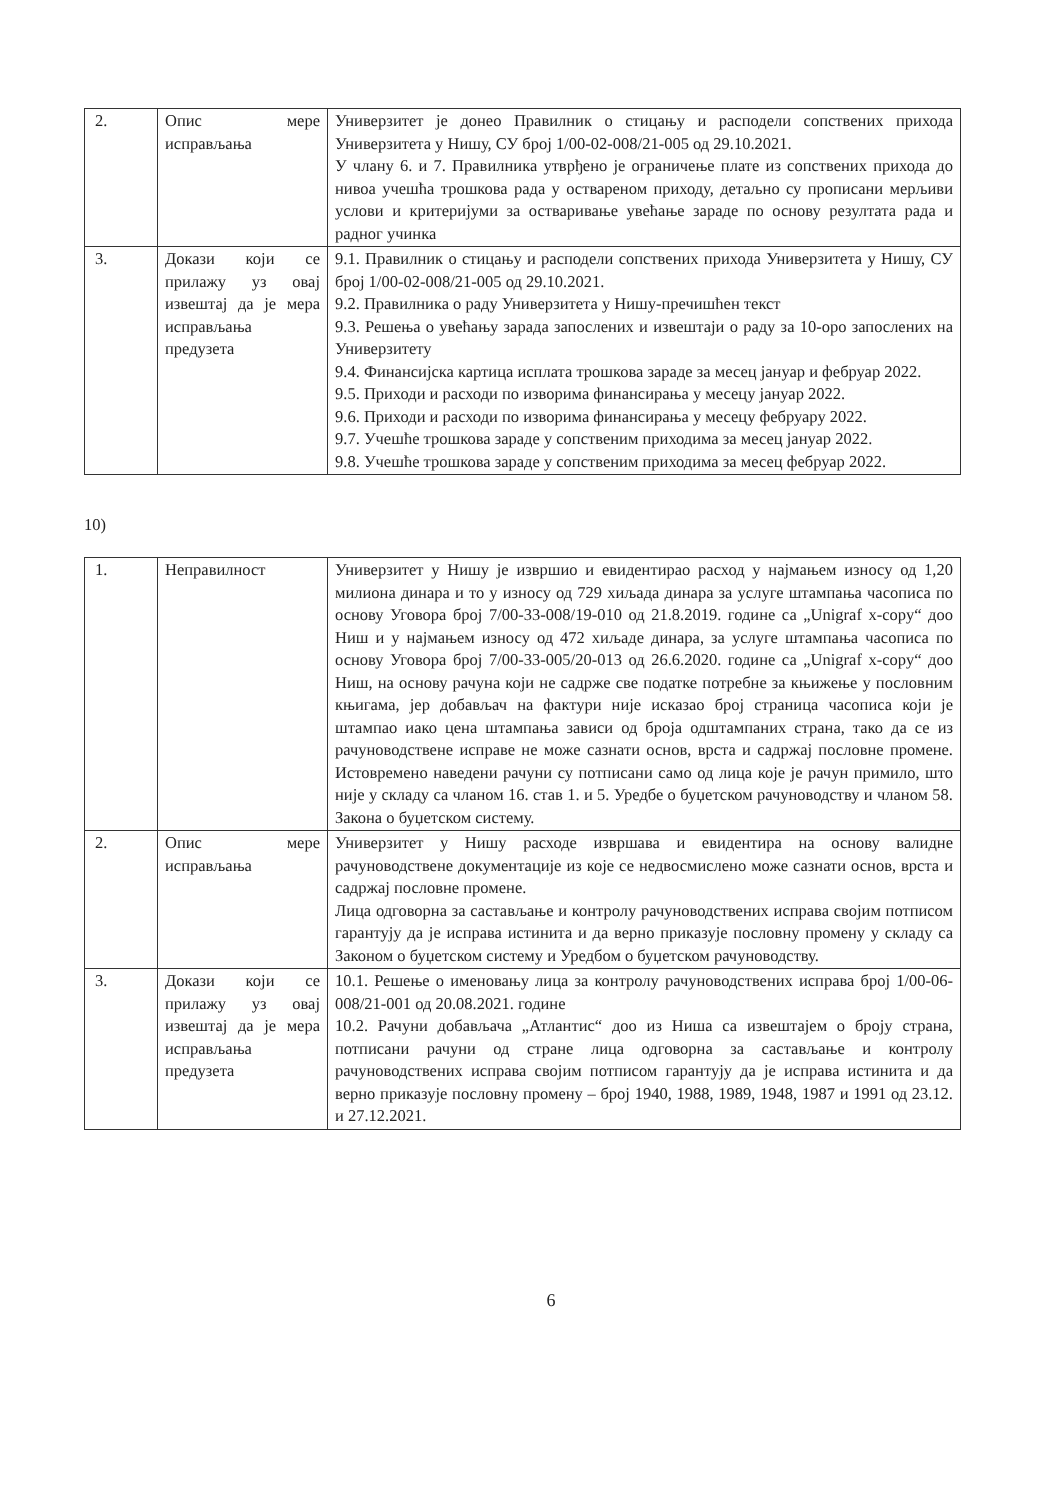| 2. | Опис мере исправљања | Универзитет је донео Правилник о стицању и расподели сопствених прихода Универзитета у Нишу, СУ број 1/00-02-008/21-005 од 29.10.2021. У члану 6. и 7. Правилника утврђено је ограничење плате из сопствених прихода до нивоа учешћа трошкова рада у оствареном приходу, детаљно су прописани мерљиви услови и критеријуми за остваривање увећање зараде по основу резултата рада и радног учинка |
| 3. | Докази који се прилажу уз овај извештај да је мера исправљања предузета | 9.1. Правилник о стицању и расподели сопствених прихода Универзитета у Нишу, СУ број 1/00-02-008/21-005 од 29.10.2021. 9.2. Правилника о раду Универзитета у Нишу-пречишћен текст 9.3. Решења о увећању зарада запослених и извештаји о раду за 10-оро запослених на Универзитету 9.4. Финансијска картица исплата трошкова зараде за месец јануар и фебруар 2022. 9.5. Приходи и расходи по изворима финансирања у месецу јануар 2022. 9.6. Приходи и расходи по изворима финансирања у месецу фебруару 2022. 9.7. Учешће трошкова зараде у сопственим приходима за месец јануар 2022. 9.8. Учешће трошкова зараде у сопственим приходима за месец фебруар 2022. |
10)
| 1. | Неправилност | Универзитет у Нишу је извршио и евидентирао расход у најмањем износу од 1,20 милиона динара и то у износу од 729 хиљада динара за услуге штампања часописа по основу Уговора број 7/00-33-008/19-010 од 21.8.2019. године са „Unigraf x-copy“ доо Ниш и у најмањем износу од 472 хиљаде динара, за услуге штампања часописа по основу Уговора број 7/00-33-005/20-013 од 26.6.2020. године са „Unigraf x-copy“ доо Ниш, на основу рачуна који не садрже све податке потребне за књижење у пословним књигама, јер добављач на фактури није исказао број страница часописа који је штампао иако цена штампања зависи од броја одштампаних страна, тако да се из рачуноводствене исправе не може сазнати основ, врста и садржај пословне промене. Истовремено наведени рачуни су потписани само од лица које је рачун примило, што није у складу са чланом 16. став 1. и 5. Уредбе о буџетском рачуноводству и чланом 58. Закона о буџетском систему. |
| 2. | Опис мере исправљања | Универзитет у Нишу расходе извршава и евидентира на основу валидне рачуноводствене документације из које се недвосмислено може сазнати основ, врста и садржај пословне промене. Лица одговорна за састављање и контролу рачуноводствених исправа својим потписом гарантују да је исправа истинита и да верно приказује пословну промену у складу са Законом о буџетском систему и Уредбом о буџетском рачуноводству. |
| 3. | Докази који се прилажу уз овај извештај да је мера исправљања предузета | 10.1. Решење о именовању лица за контролу рачуноводствених исправа број 1/00-06-008/21-001 од 20.08.2021. године 10.2. Рачуни добављача „Атлантис“ доо из Ниша са извештајем о броју страна, потписани рачуни од стране лица одговорна за састављање и контролу рачуноводствених исправа својим потписом гарантују да је исправа истинита и да верно приказује пословну промену – број 1940, 1988, 1989, 1948, 1987 и 1991 од 23.12. и 27.12.2021. |
6